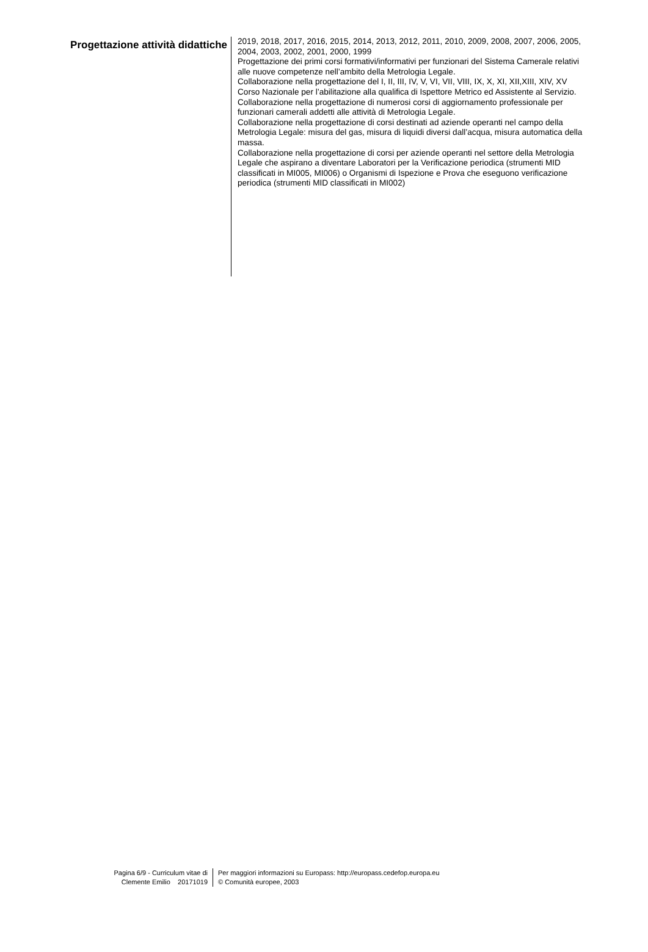Progettazione attività didattiche
2019, 2018, 2017, 2016, 2015, 2014, 2013, 2012, 2011, 2010, 2009, 2008, 2007, 2006, 2005, 2004, 2003, 2002, 2001, 2000, 1999
Progettazione dei primi corsi formativi/informativi per funzionari del Sistema Camerale relativi alle nuove competenze nell’ambito della Metrologia Legale.
Collaborazione nella progettazione del I, II, III, IV, V, VI, VII, VIII, IX, X, XI, XII,XIII, XIV, XV Corso Nazionale per l’abilitazione alla qualifica di Ispettore Metrico ed Assistente al Servizio.
Collaborazione nella progettazione di numerosi corsi di aggiornamento professionale per funzionari camerali addetti alle attività di Metrologia Legale.
Collaborazione nella progettazione di corsi destinati ad aziende operanti nel campo della Metrologia Legale: misura del gas, misura di liquidi diversi dall’acqua, misura automatica della massa.
Collaborazione nella progettazione di corsi per aziende operanti nel settore della Metrologia Legale che aspirano a diventare Laboratori per la Verificazione periodica (strumenti MID classificati in MI005, MI006) o Organismi di Ispezione e Prova che eseguono verificazione periodica (strumenti MID classificati in MI002)
Pagina 6/9 - Curriculum vitae di
Clemente Emilio 20171019
Per maggiori informazioni su Europass: http://europass.cedefop.europa.eu
© Comunità europee, 2003